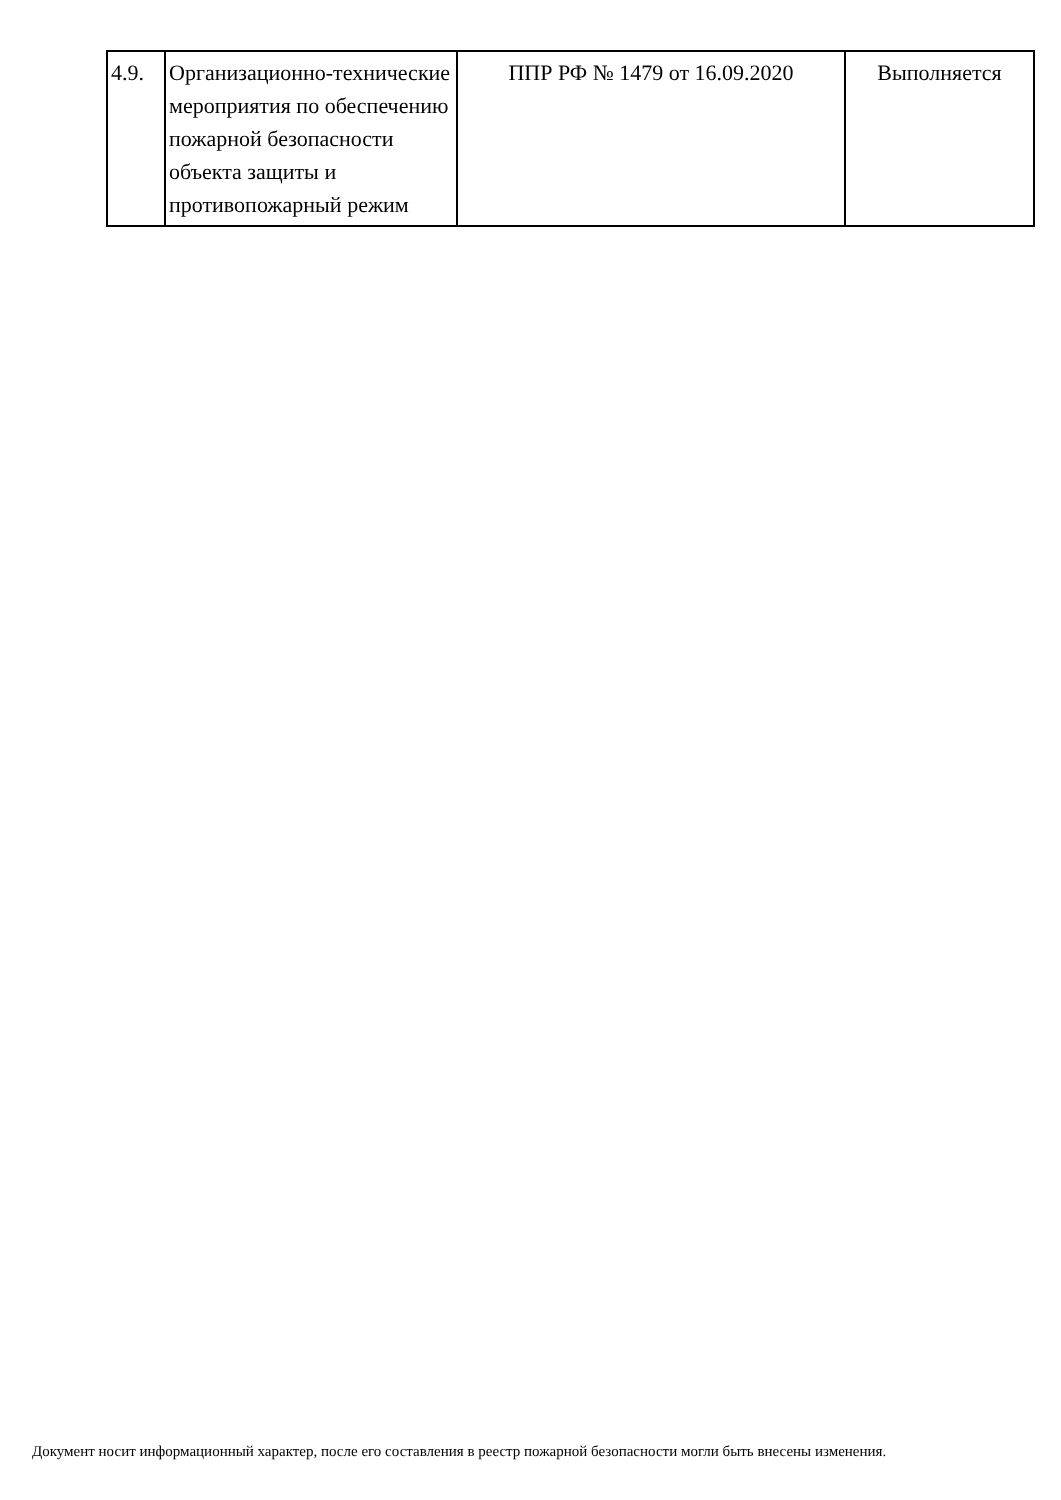| 4.9. | Организационно-технические мероприятия по обеспечению пожарной безопасности объекта защиты и противопожарный режим | ППР РФ № 1479 от 16.09.2020 | Выполняется |
Документ носит информационный характер, после его составления в реестр пожарной безопасности могли быть внесены изменения.